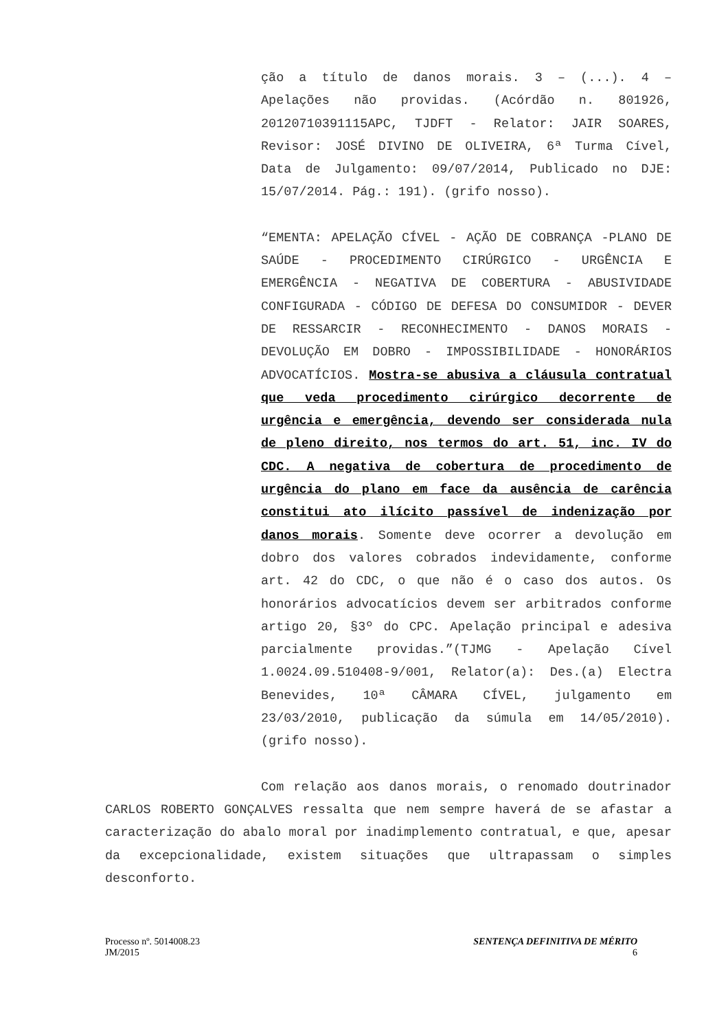ção a título de danos morais. 3 – (...). 4 – Apelações não providas. (Acórdão n. 801926, 20120710391115APC, TJDFT - Relator: JAIR SOARES, Revisor: JOSÉ DIVINO DE OLIVEIRA, 6ª Turma Cível, Data de Julgamento: 09/07/2014, Publicado no DJE: 15/07/2014. Pág.: 191). (grifo nosso).
“EMENTA: APELAÇÃO CÍVEL - AÇÃO DE COBRANÇA -PLANO DE SAÚDE - PROCEDIMENTO CIRÚRGICO - URGÊNCIA E EMERGÊNCIA - NEGATIVA DE COBERTURA - ABUSIVIDADE CONFIGURADA - CÓDIGO DE DEFESA DO CONSUMIDOR - DEVER DE RESSARCIR - RECONHECIMENTO - DANOS MORAIS - DEVOLUÇÃO EM DOBRO - IMPOSSIBILIDADE - HONORÁRIOS ADVOCATÍCIOS. Mostra-se abusiva a cláusula contratual que veda procedimento cirúrgico decorrente de urgência e emergência, devendo ser considerada nula de pleno direito, nos termos do art. 51, inc. IV do CDC. A negativa de cobertura de procedimento de urgência do plano em face da ausência de carência constitui ato ilícito passível de indenização por danos morais. Somente deve ocorrer a devolução em dobro dos valores cobrados indevidamente, conforme art. 42 do CDC, o que não é o caso dos autos. Os honorários advocatícios devem ser arbitrados conforme artigo 20, §3º do CPC. Apelação principal e adesiva parcialmente providas.”(TJMG - Apelação Cível 1.0024.09.510408-9/001, Relator(a): Des.(a) Electra Benevides, 10ª CÂMARA CÍVEL, julgamento em 23/03/2010, publicação da súmula em 14/05/2010). (grifo nosso).
Com relação aos danos morais, o renomado doutrinador CARLOS ROBERTO GONÇALVES ressalta que nem sempre haverá de se afastar a caracterização do abalo moral por inadimplemento contratual, e que, apesar da excepcionalidade, existem situações que ultrapassam o simples desconforto.
Processo nº. 5014008.23
JM/2015
SENTENÇA DEFINITIVA DE MÉRITO
6